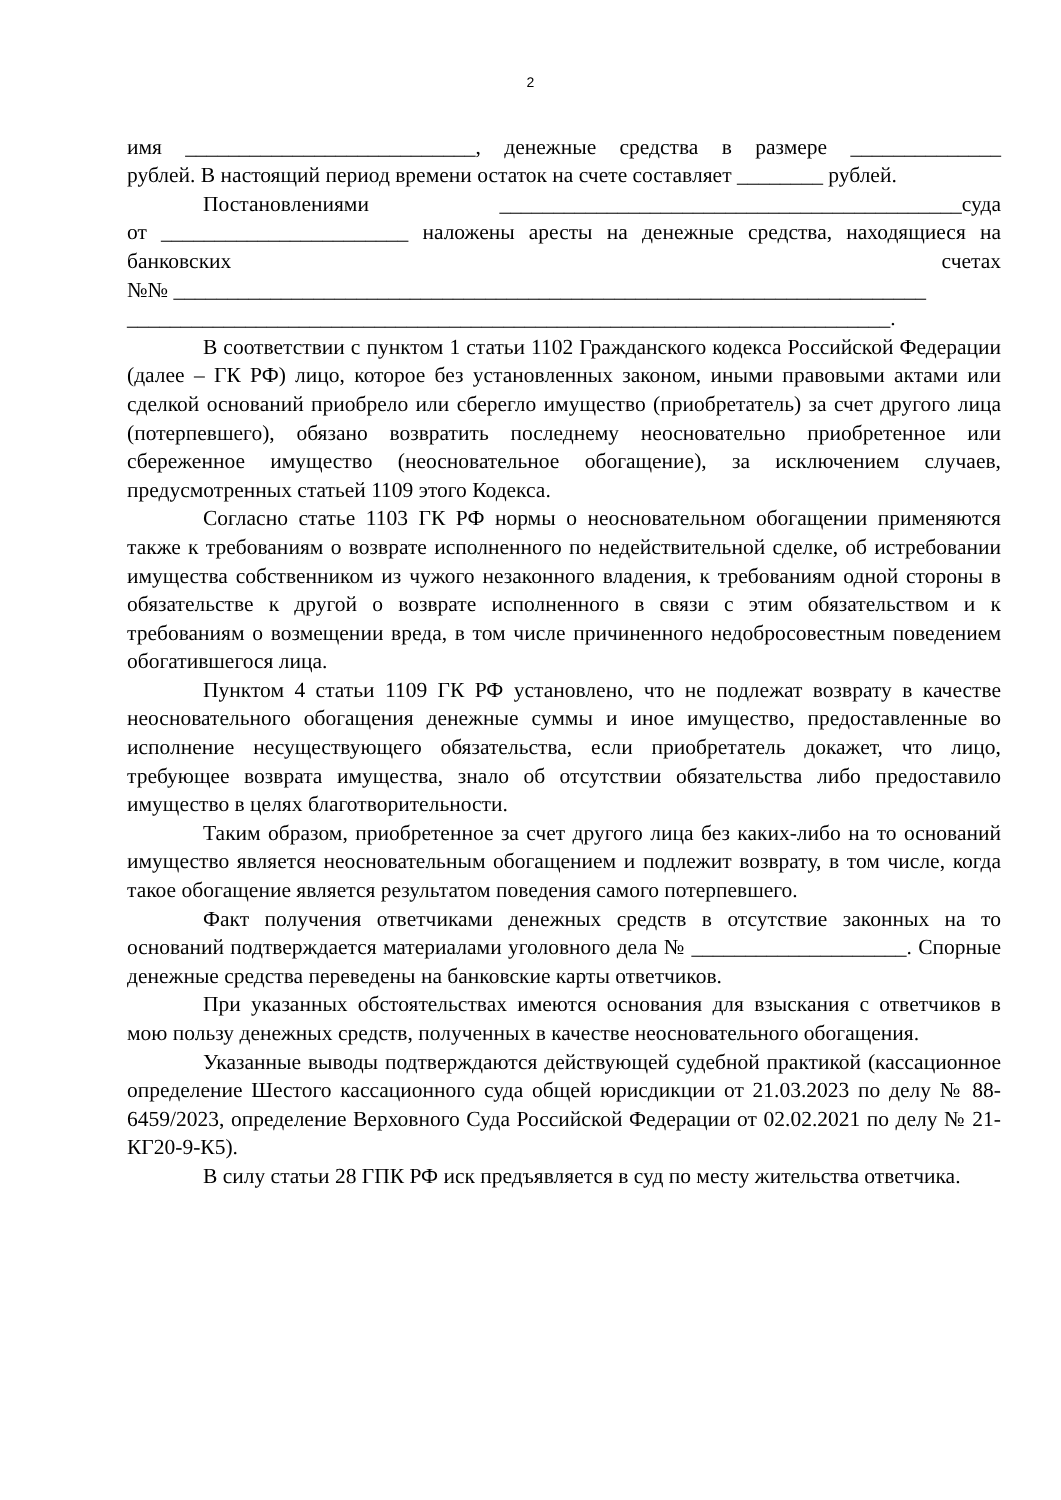2
имя ___________________________, денежные средства в размере ______________
рублей. В настоящий период времени остаток на счете составляет ________ рублей.
Постановлениями ___________________________________________суда
от _______________________ наложены аресты на денежные средства, находящиеся на банковских счетах
№№ ______________________________________________________________________
_______________________________________________________________________.
В соответствии с пунктом 1 статьи 1102 Гражданского кодекса Российской Федерации (далее – ГК РФ) лицо, которое без установленных законом, иными правовыми актами или сделкой оснований приобрело или сберегло имущество (приобретатель) за счет другого лица (потерпевшего), обязано возвратить последнему неосновательно приобретенное или сбереженное имущество (неосновательное обогащение), за исключением случаев, предусмотренных статьей 1109 этого Кодекса.
Согласно статье 1103 ГК РФ нормы о неосновательном обогащении применяются также к требованиям о возврате исполненного по недействительной сделке, об истребовании имущества собственником из чужого незаконного владения, к требованиям одной стороны в обязательстве к другой о возврате исполненного в связи с этим обязательством и к требованиям о возмещении вреда, в том числе причиненного недобросовестным поведением обогатившегося лица.
Пунктом 4 статьи 1109 ГК РФ установлено, что не подлежат возврату в качестве неосновательного обогащения денежные суммы и иное имущество, предоставленные во исполнение несуществующего обязательства, если приобретатель докажет, что лицо, требующее возврата имущества, знало об отсутствии обязательства либо предоставило имущество в целях благотворительности.
Таким образом, приобретенное за счет другого лица без каких-либо на то оснований имущество является неосновательным обогащением и подлежит возврату, в том числе, когда такое обогащение является результатом поведения самого потерпевшего.
Факт получения ответчиками денежных средств в отсутствие законных на то оснований подтверждается материалами уголовного дела № ____________________. Спорные денежные средства переведены на банковские карты ответчиков.
При указанных обстоятельствах имеются основания для взыскания с ответчиков в мою пользу денежных средств, полученных в качестве неосновательного обогащения.
Указанные выводы подтверждаются действующей судебной практикой (кассационное определение Шестого кассационного суда общей юрисдикции от 21.03.2023 по делу № 88-6459/2023, определение Верховного Суда Российской Федерации от 02.02.2021 по делу № 21-КГ20-9-К5).
В силу статьи 28 ГПК РФ иск предъявляется в суд по месту жительства ответчика.